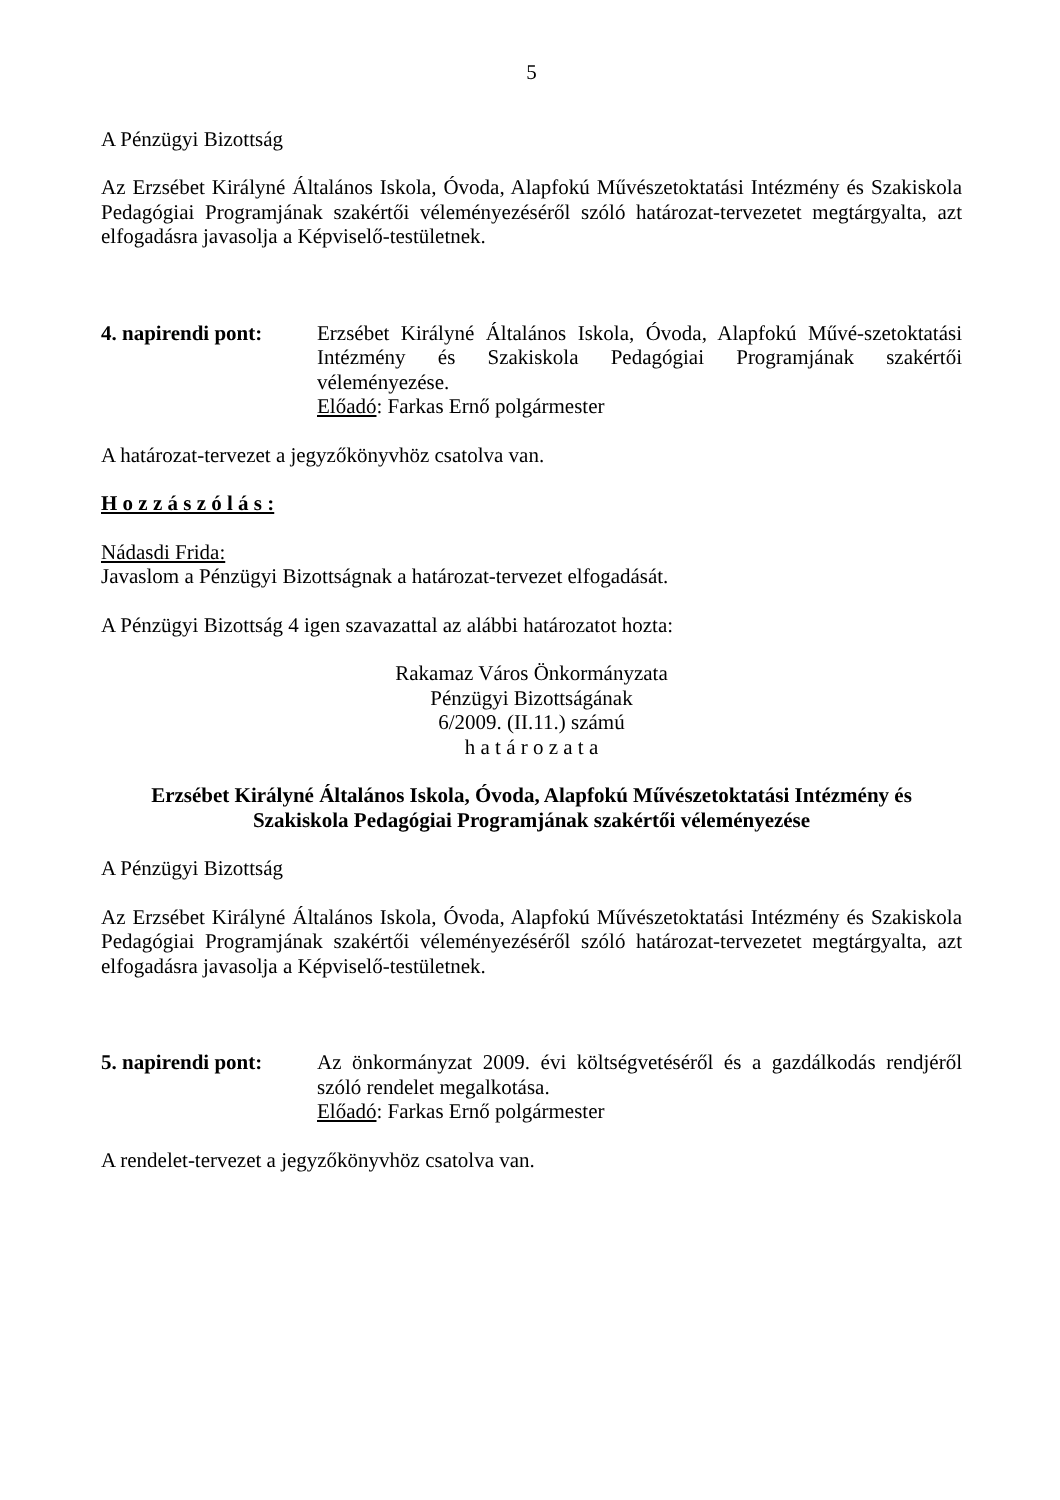5
A Pénzügyi Bizottság
Az Erzsébet Királyné Általános Iskola, Óvoda, Alapfokú Művészetoktatási Intézmény és Szakiskola Pedagógiai Programjának szakértői véleményezéséről szóló határozat-tervezetet megtárgyalta, azt elfogadásra javasolja a Képviselő-testületnek.
4. napirendi pont:
Erzsébet Királyné Általános Iskola, Óvoda, Alapfokú Művé-szetoktatási Intézmény és Szakiskola Pedagógiai Programjának szakértői véleményezése.
Előadó: Farkas Ernő polgármester
A határozat-tervezet a jegyzőkönyvhöz csatolva van.
H o z z á s z ó l á s :
Nádasdi Frida:
Javaslom a Pénzügyi Bizottságnak a határozat-tervezet elfogadását.
A Pénzügyi Bizottság 4 igen szavazattal az alábbi határozatot hozta:
Rakamaz Város Önkormányzata
Pénzügyi Bizottságának
6/2009. (II.11.) számú
h a t á r o z a t a
Erzsébet Királyné Általános Iskola, Óvoda, Alapfokú Művészetoktatási Intézmény és Szakiskola Pedagógiai Programjának szakértői véleményezése
A Pénzügyi Bizottság
Az Erzsébet Királyné Általános Iskola, Óvoda, Alapfokú Művészetoktatási Intézmény és Szakiskola Pedagógiai Programjának szakértői véleményezéséről szóló határozat-tervezetet megtárgyalta, azt elfogadásra javasolja a Képviselő-testületnek.
5. napirendi pont:
Az önkormányzat 2009. évi költségvetéséről és a gazdálkodás rendjéről szóló rendelet megalkotása.
Előadó: Farkas Ernő polgármester
A rendelet-tervezet a jegyzőkönyvhöz csatolva van.